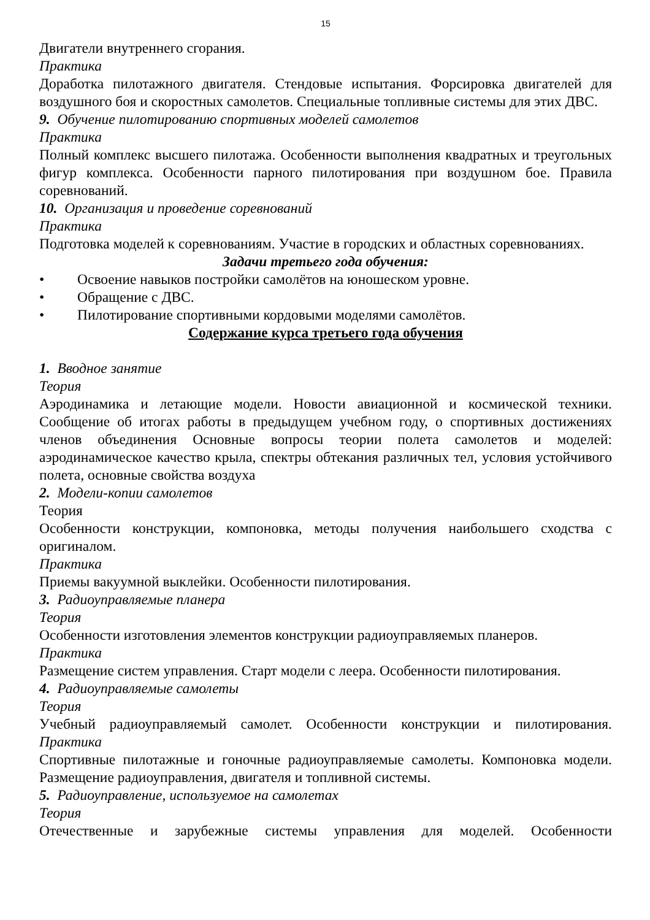15
Двигатели внутреннего сгорания.
Практика
Доработка пилотажного двигателя. Стендовые испытания. Форсировка двигателей для воздушного боя и скоростных самолетов. Специальные топливные системы для этих ДВС.
9. Обучение пилотированию спортивных моделей самолетов
Практика
Полный комплекс высшего пилотажа. Особенности выполнения квадратных и треугольных фигур комплекса. Особенности парного пилотирования при воздушном бое. Правила соревнований.
10. Организация и проведение соревнований
Практика
Подготовка моделей к соревнованиям. Участие в городских и областных соревнованиях.
Задачи третьего года обучения:
• Освоение навыков постройки самолётов на юношеском уровне.
• Обращение с ДВС.
• Пилотирование спортивными кордовыми моделями самолётов.
Содержание курса третьего года обучения
1. Вводное занятие
Теория
Аэродинамика и летающие модели. Новости авиационной и космической техники. Сообщение об итогах работы в предыдущем учебном году, о спортивных достижениях членов объединения Основные вопросы теории полета самолетов и моделей: аэродинамическое качество крыла, спектры обтекания различных тел, условия устойчивого полета, основные свойства воздуха
2. Модели-копии самолетов
Теория
Особенности конструкции, компоновка, методы получения наибольшего сходства с оригиналом.
Практика
Приемы вакуумной выклейки. Особенности пилотирования.
3. Радиоуправляемые планера
Теория
Особенности изготовления элементов конструкции радиоуправляемых планеров.
Практика
Размещение систем управления. Старт модели с леера. Особенности пилотирования.
4. Радиоуправляемые самолеты
Теория
Учебный радиоуправляемый самолет. Особенности конструкции и пилотирования. Практика
Спортивные пилотажные и гоночные радиоуправляемые самолеты. Компоновка модели. Размещение радиоуправления, двигателя и топливной системы.
5. Радиоуправление, используемое на самолетах
Теория
Отечественные и зарубежные системы управления для моделей. Особенности